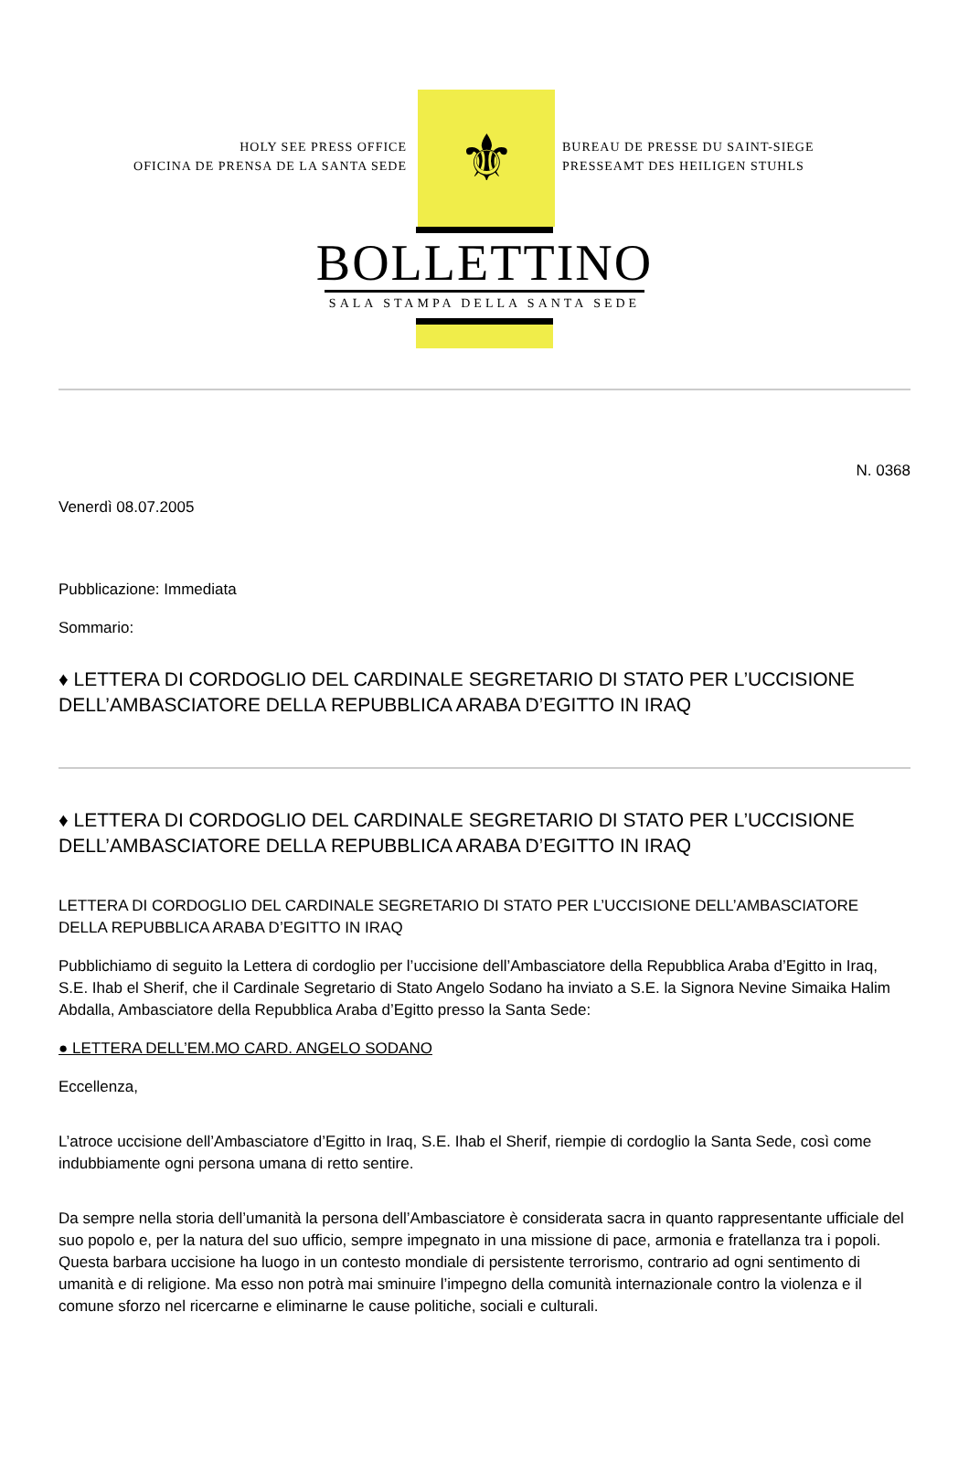HOLY SEE PRESS OFFICE
OFICINA DE PRENSA DE LA SANTA SEDE
⚜
BUREAU DE PRESSE DU SAINT-SIEGE
PRESSEAMT DES HEILIGEN STUHLS
BOLLETTINO
SALA STAMPA DELLA SANTA SEDE
N. 0368
Venerdì 08.07.2005
Pubblicazione: Immediata
Sommario:
♦ LETTERA DI CORDOGLIO DEL CARDINALE SEGRETARIO DI STATO PER L’UCCISIONE DELL’AMBASCIATORE DELLA REPUBBLICA ARABA D’EGITTO IN IRAQ
♦ LETTERA DI CORDOGLIO DEL CARDINALE SEGRETARIO DI STATO PER L’UCCISIONE DELL’AMBASCIATORE DELLA REPUBBLICA ARABA D’EGITTO IN IRAQ
LETTERA DI CORDOGLIO DEL CARDINALE SEGRETARIO DI STATO PER L’UCCISIONE DELL’AMBASCIATORE DELLA REPUBBLICA ARABA D’EGITTO IN IRAQ
Pubblichiamo di seguito la Lettera di cordoglio per l’uccisione dell’Ambasciatore della Repubblica Araba d’Egitto in Iraq, S.E. Ihab el Sherif, che il Cardinale Segretario di Stato Angelo Sodano ha inviato a S.E. la Signora Nevine Simaika Halim Abdalla, Ambasciatore della Repubblica Araba d’Egitto presso la Santa Sede:
● LETTERA DELL’EM.MO CARD. ANGELO SODANO
Eccellenza,
L’atroce uccisione dell’Ambasciatore d’Egitto in Iraq, S.E. Ihab el Sherif, riempie di cordoglio la Santa Sede, così come indubbiamente ogni persona umana di retto sentire.
Da sempre nella storia dell’umanità la persona dell’Ambasciatore è considerata sacra in quanto rappresentante ufficiale del suo popolo e, per la natura del suo ufficio, sempre impegnato in una missione di pace, armonia e fratellanza tra i popoli. Questa barbara uccisione ha luogo in un contesto mondiale di persistente terrorismo, contrario ad ogni sentimento di umanità e di religione. Ma esso non potrà mai sminuire l’impegno della comunità internazionale contro la violenza e il comune sforzo nel ricercarne e eliminarne le cause politiche, sociali e culturali.